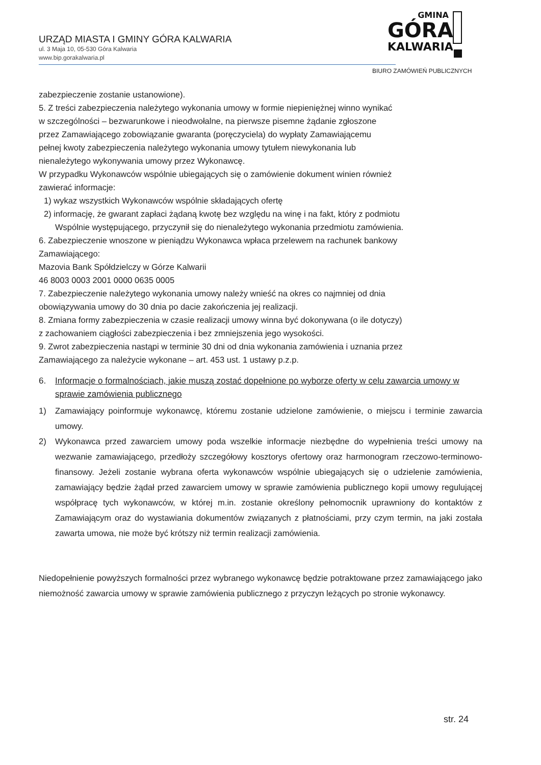URZĄD MIASTA I GMINY GÓRA KALWARIA
ul. 3 Maja 10, 05-530 Góra Kalwaria
www.bip.gorakalwaria.pl
GMINA
GÓRA
KALWARIA
BIURO ZAMÓWIEŃ PUBLICZNYCH
zabezpieczenie zostanie ustanowione).
5. Z treści zabezpieczenia należytego wykonania umowy w formie niepieniężnej winno wynikać
w szczególności – bezwarunkowe i nieodwołalne, na pierwsze pisemne żądanie zgłoszone
przez Zamawiającego zobowiązanie gwaranta (poręczyciela) do wypłaty Zamawiającemu
pełnej kwoty zabezpieczenia należytego wykonania umowy tytułem niewykonania lub
nienależytego wykonywania umowy przez Wykonawcę.
W przypadku Wykonawców wspólnie ubiegających się o zamówienie dokument winien również
zawierać informacje:
1) wykaz wszystkich Wykonawców wspólnie składających ofertę
2) informację, że gwarant zapłaci żądaną kwotę bez względu na winę i na fakt, który z podmiotu
Wspólnie występującego, przyczynił się do nienależytego wykonania przedmiotu zamówienia.
6. Zabezpieczenie wnoszone w pieniądzu Wykonawca wpłaca przelewem na rachunek bankowy
Zamawiającego:
Mazovia Bank Spółdzielczy w Górze Kalwarii
46 8003 0003 2001 0000 0635 0005
7. Zabezpieczenie należytego wykonania umowy należy wnieść na okres co najmniej od dnia
obowiązywania umowy do 30 dnia po dacie zakończenia jej realizacji.
8. Zmiana formy zabezpieczenia w czasie realizacji umowy winna być dokonywana (o ile dotyczy)
z zachowaniem ciągłości zabezpieczenia i bez zmniejszenia jego wysokości.
9. Zwrot zabezpieczenia nastąpi w terminie 30 dni od dnia wykonania zamówienia i uznania przez
Zamawiającego za należycie wykonane – art. 453 ust. 1 ustawy p.z.p.
6. Informacje o formalnościach, jakie muszą zostać dopełnione po wyborze oferty w celu zawarcia umowy w sprawie zamówienia publicznego
1) Zamawiający poinformuje wykonawcę, któremu zostanie udzielone zamówienie, o miejscu i terminie zawarcia umowy.
2) Wykonawca przed zawarciem umowy poda wszelkie informacje niezbędne do wypełnienia treści umowy na wezwanie zamawiającego, przedłoży szczegółowy kosztorys ofertowy oraz harmonogram rzeczowo-terminowo-finansowy. Jeżeli zostanie wybrana oferta wykonawców wspólnie ubiegających się o udzielenie zamówienia, zamawiający będzie żądał przed zawarciem umowy w sprawie zamówienia publicznego kopii umowy regulującej współpracę tych wykonawców, w której m.in. zostanie określony pełnomocnik uprawniony do kontaktów z Zamawiającym oraz do wystawiania dokumentów związanych z płatnościami, przy czym termin, na jaki została zawarta umowa, nie może być krótszy niż termin realizacji zamówienia.
Niedopełnienie powyższych formalności przez wybranego wykonawcę będzie potraktowane przez zamawiającego jako niemożność zawarcia umowy w sprawie zamówienia publicznego z przyczyn leżących po stronie wykonawcy.
str. 24